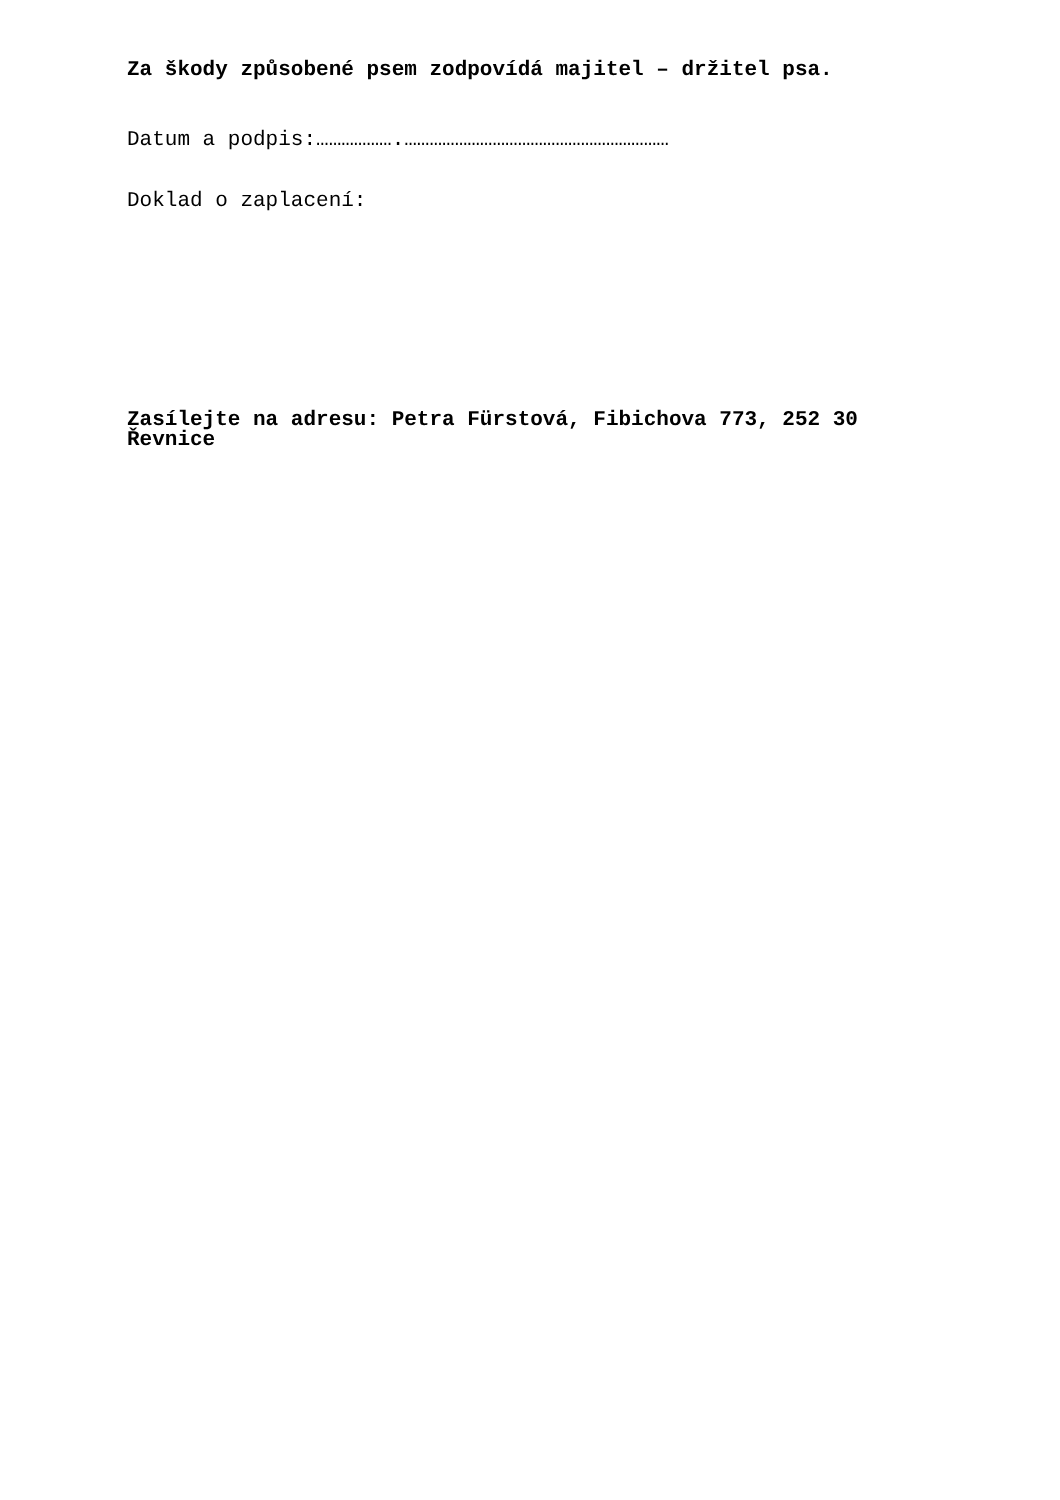Za škody způsobené psem zodpovídá majitel – držitel psa.
Datum a podpis:……………….………………………………………………………
Doklad o zaplacení:
Zasílejte na adresu: Petra Fürstová, Fibichova 773, 252 30 Řevnice